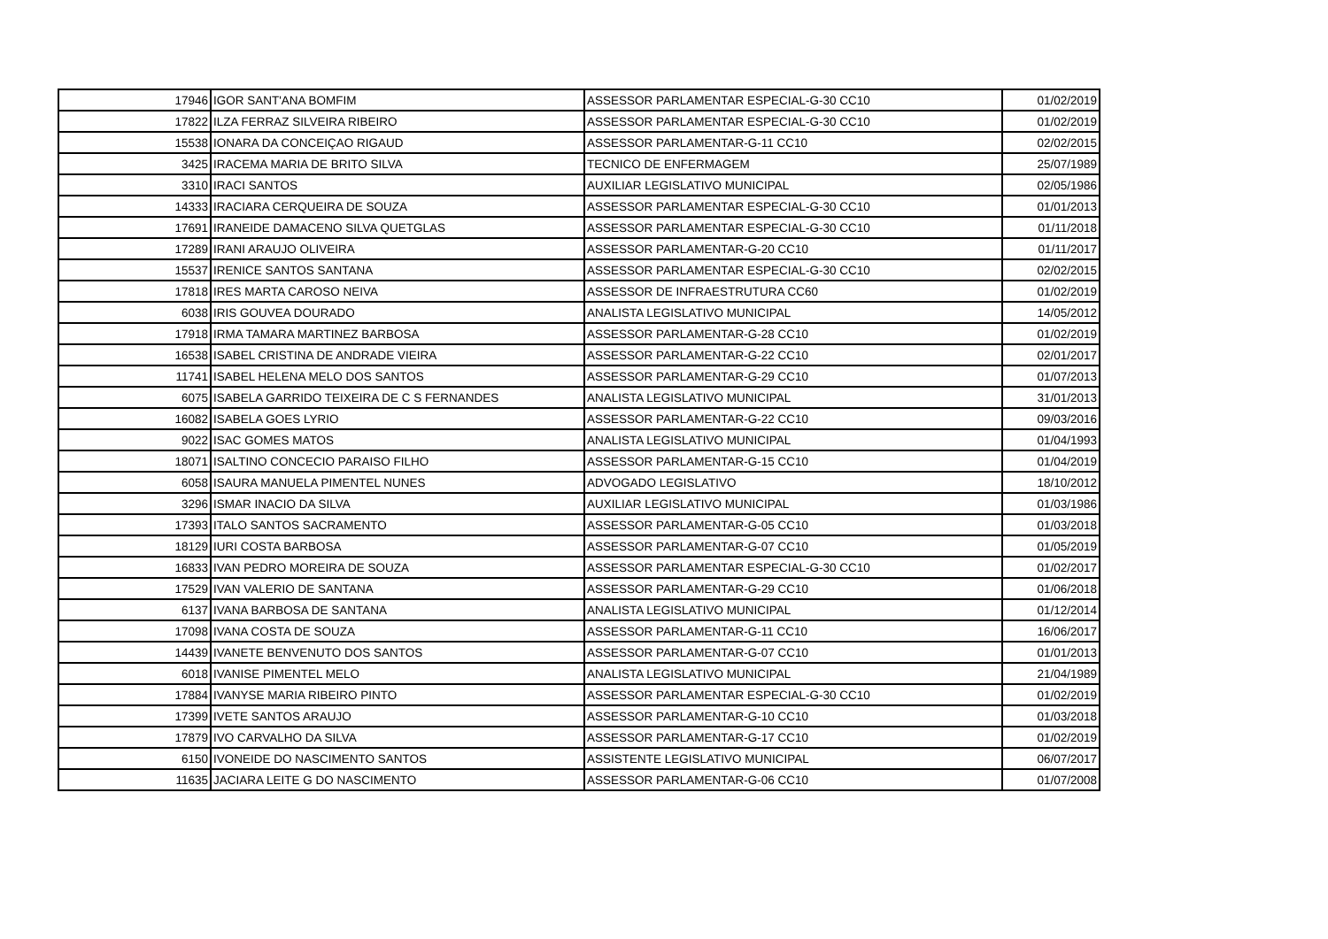| 17946 | IGOR SANT'ANA BOMFIM | ASSESSOR PARLAMENTAR ESPECIAL-G-30 CC10 | 01/02/2019 |
| 17822 | ILZA FERRAZ SILVEIRA RIBEIRO | ASSESSOR PARLAMENTAR ESPECIAL-G-30 CC10 | 01/02/2019 |
| 15538 | IONARA DA CONCEIÇAO RIGAUD | ASSESSOR PARLAMENTAR-G-11 CC10 | 02/02/2015 |
| 3425 | IRACEMA MARIA DE BRITO SILVA | TECNICO DE ENFERMAGEM | 25/07/1989 |
| 3310 | IRACI SANTOS | AUXILIAR LEGISLATIVO MUNICIPAL | 02/05/1986 |
| 14333 | IRACIARA CERQUEIRA DE SOUZA | ASSESSOR PARLAMENTAR ESPECIAL-G-30 CC10 | 01/01/2013 |
| 17691 | IRANEIDE DAMACENO SILVA QUETGLAS | ASSESSOR PARLAMENTAR ESPECIAL-G-30 CC10 | 01/11/2018 |
| 17289 | IRANI ARAUJO OLIVEIRA | ASSESSOR PARLAMENTAR-G-20 CC10 | 01/11/2017 |
| 15537 | IRENICE SANTOS SANTANA | ASSESSOR PARLAMENTAR ESPECIAL-G-30 CC10 | 02/02/2015 |
| 17818 | IRES MARTA CAROSO NEIVA | ASSESSOR DE INFRAESTRUTURA CC60 | 01/02/2019 |
| 6038 | IRIS GOUVEA DOURADO | ANALISTA LEGISLATIVO MUNICIPAL | 14/05/2012 |
| 17918 | IRMA TAMARA MARTINEZ BARBOSA | ASSESSOR PARLAMENTAR-G-28 CC10 | 01/02/2019 |
| 16538 | ISABEL CRISTINA DE ANDRADE VIEIRA | ASSESSOR PARLAMENTAR-G-22 CC10 | 02/01/2017 |
| 11741 | ISABEL HELENA MELO DOS SANTOS | ASSESSOR PARLAMENTAR-G-29 CC10 | 01/07/2013 |
| 6075 | ISABELA GARRIDO TEIXEIRA DE C S FERNANDES | ANALISTA LEGISLATIVO MUNICIPAL | 31/01/2013 |
| 16082 | ISABELA GOES LYRIO | ASSESSOR PARLAMENTAR-G-22 CC10 | 09/03/2016 |
| 9022 | ISAC GOMES MATOS | ANALISTA LEGISLATIVO MUNICIPAL | 01/04/1993 |
| 18071 | ISALTINO CONCECIO PARAISO FILHO | ASSESSOR PARLAMENTAR-G-15 CC10 | 01/04/2019 |
| 6058 | ISAURA MANUELA PIMENTEL NUNES | ADVOGADO LEGISLATIVO | 18/10/2012 |
| 3296 | ISMAR INACIO DA SILVA | AUXILIAR LEGISLATIVO MUNICIPAL | 01/03/1986 |
| 17393 | ITALO SANTOS SACRAMENTO | ASSESSOR PARLAMENTAR-G-05 CC10 | 01/03/2018 |
| 18129 | IURI COSTA BARBOSA | ASSESSOR PARLAMENTAR-G-07 CC10 | 01/05/2019 |
| 16833 | IVAN PEDRO MOREIRA DE SOUZA | ASSESSOR PARLAMENTAR ESPECIAL-G-30 CC10 | 01/02/2017 |
| 17529 | IVAN VALERIO DE SANTANA | ASSESSOR PARLAMENTAR-G-29 CC10 | 01/06/2018 |
| 6137 | IVANA BARBOSA DE SANTANA | ANALISTA LEGISLATIVO MUNICIPAL | 01/12/2014 |
| 17098 | IVANA COSTA DE SOUZA | ASSESSOR PARLAMENTAR-G-11 CC10 | 16/06/2017 |
| 14439 | IVANETE BENVENUTO DOS SANTOS | ASSESSOR PARLAMENTAR-G-07 CC10 | 01/01/2013 |
| 6018 | IVANISE PIMENTEL MELO | ANALISTA LEGISLATIVO MUNICIPAL | 21/04/1989 |
| 17884 | IVANYSE MARIA RIBEIRO PINTO | ASSESSOR PARLAMENTAR ESPECIAL-G-30 CC10 | 01/02/2019 |
| 17399 | IVETE SANTOS ARAUJO | ASSESSOR PARLAMENTAR-G-10 CC10 | 01/03/2018 |
| 17879 | IVO CARVALHO DA SILVA | ASSESSOR PARLAMENTAR-G-17 CC10 | 01/02/2019 |
| 6150 | IVONEIDE DO NASCIMENTO SANTOS | ASSISTENTE LEGISLATIVO MUNICIPAL | 06/07/2017 |
| 11635 | JACIARA LEITE G DO NASCIMENTO | ASSESSOR PARLAMENTAR-G-06 CC10 | 01/07/2008 |